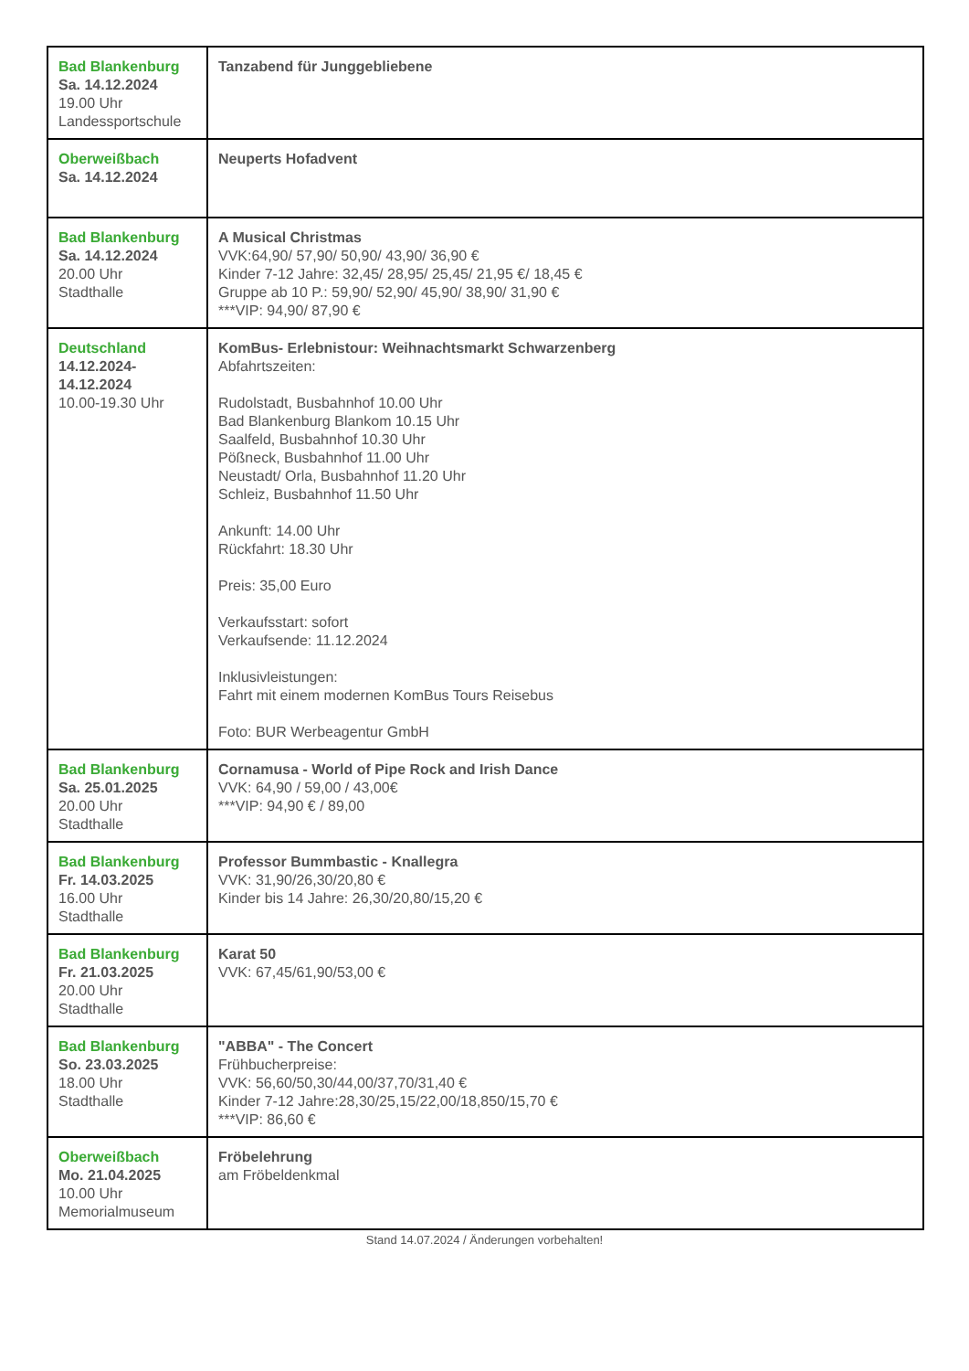| Bad Blankenburg Sa. 14.12.2024 19.00 Uhr Landessportschule | Tanzabend für Junggebliebene |
| Oberweißbach Sa. 14.12.2024 | Neuperts Hofadvent |
| Bad Blankenburg Sa. 14.12.2024 20.00 Uhr Stadthalle | A Musical Christmas VVK:64,90/ 57,90/ 50,90/ 43,90/ 36,90 € Kinder 7-12 Jahre: 32,45/ 28,95/ 25,45/ 21,95 €/ 18,45 € Gruppe ab 10 P.: 59,90/ 52,90/ 45,90/ 38,90/ 31,90 € ***VIP: 94,90/ 87,90 € |
| Deutschland 14.12.2024- 14.12.2024 10.00-19.30 Uhr | KomBus- Erlebnistour: Weihnachtsmarkt Schwarzenberg Abfahrtszeiten: Rudolstadt, Busbahnhof 10.00 Uhr Bad Blankenburg Blankom 10.15 Uhr Saalfeld, Busbahnhof 10.30 Uhr Pößneck, Busbahnhof 11.00 Uhr Neustadt/ Orla, Busbahnhof 11.20 Uhr Schleiz, Busbahnhof 11.50 Uhr Ankunft: 14.00 Uhr Rückfahrt: 18.30 Uhr Preis: 35,00 Euro Verkaufsstart: sofort Verkaufsende: 11.12.2024 Inklusivleistungen: Fahrt mit einem modernen KomBus Tours Reisebus Foto: BUR Werbeagentur GmbH |
| Bad Blankenburg Sa. 25.01.2025 20.00 Uhr Stadthalle | Cornamusa - World of Pipe Rock and Irish Dance VVK: 64,90 / 59,00 / 43,00€ ***VIP: 94,90 € / 89,00 |
| Bad Blankenburg Fr. 14.03.2025 16.00 Uhr Stadthalle | Professor Bummbastic - Knallegra VVK: 31,90/26,30/20,80 € Kinder bis 14 Jahre: 26,30/20,80/15,20 € |
| Bad Blankenburg Fr. 21.03.2025 20.00 Uhr Stadthalle | Karat 50 VVK: 67,45/61,90/53,00 € |
| Bad Blankenburg So. 23.03.2025 18.00 Uhr Stadthalle | "ABBA" - The Concert Frühbucherpreise: VVK: 56,60/50,30/44,00/37,70/31,40 € Kinder 7-12 Jahre:28,30/25,15/22,00/18,850/15,70 € ***VIP: 86,60 € |
| Oberweißbach Mo. 21.04.2025 10.00 Uhr Memorialmuseum | Fröbelehrung am Fröbeldenkmal |
Stand 14.07.2024 / Änderungen vorbehalten!